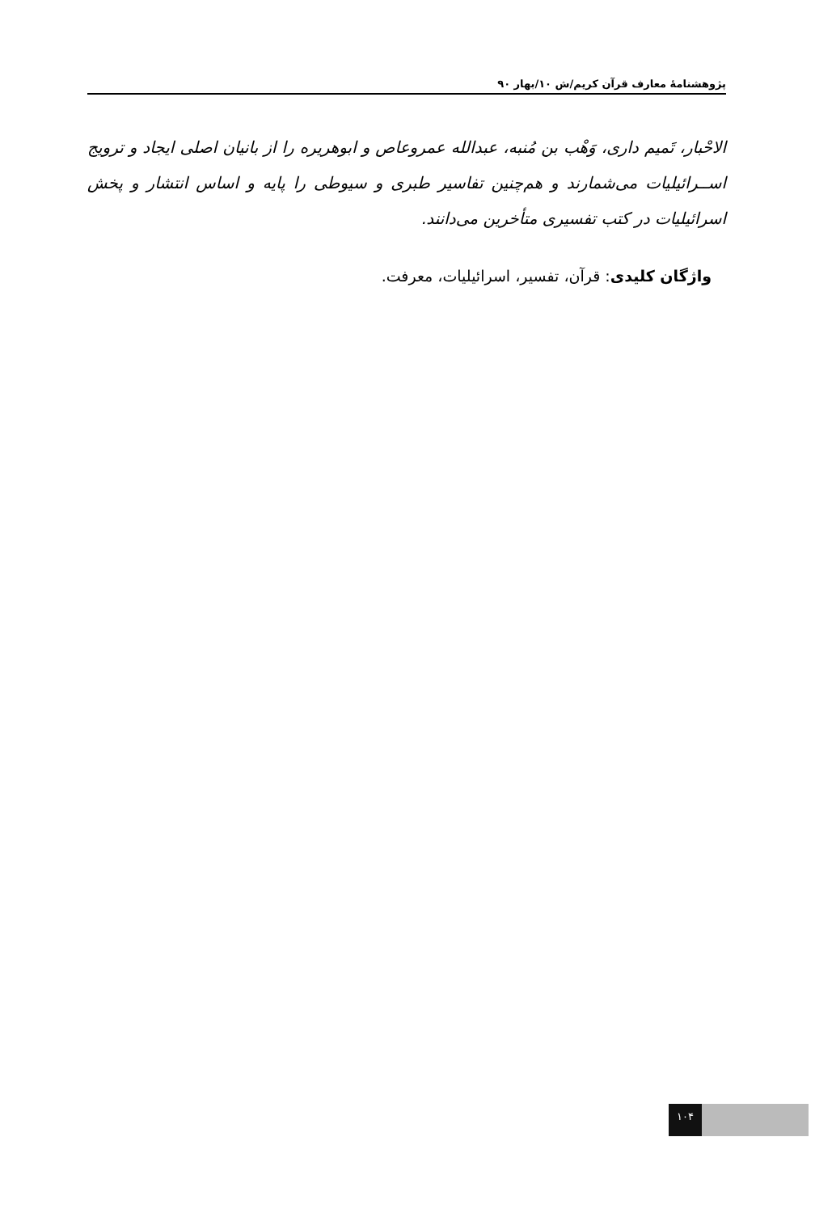پژوهشنامهٔ معارف قرآن کریم/ش ۱۰/بهار ۹۰
الاحْبار، تَمیم داری، وَهْب بن مُنبه، عبدالله عمروعاص و ابوهریره را از بانیان اصلی ایجاد و ترویج اســرائیلیات می‌شمارند و هم‌چنین تفاسیر طبری و سیوطی را پایه و اساس انتشار و پخش اسرائیلیات در کتب تفسیری متأخرین می‌دانند.
واژگان کلیدی: قرآن، تفسیر، اسرائیلیات، معرفت.
۱۰۴